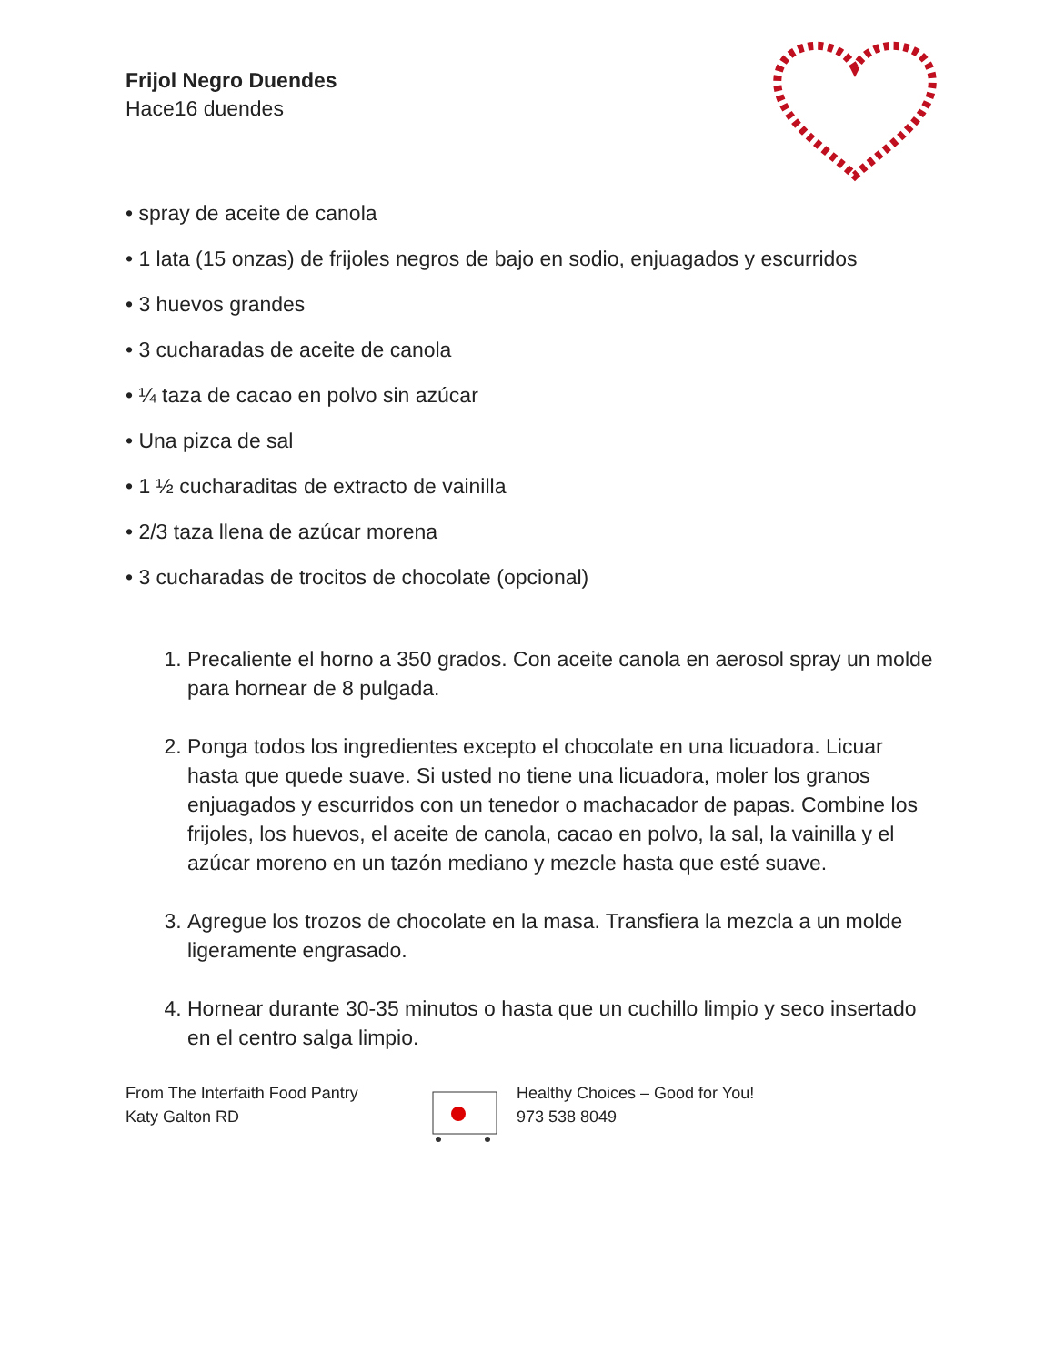Frijol Negro Duendes
Hace16 duendes
• spray de aceite de canola
• 1 lata (15 onzas) de frijoles negros de bajo en sodio, enjuagados y escurridos
• 3 huevos grandes
• 3 cucharadas de aceite de canola
• ¼ taza de cacao en polvo sin azúcar
• Una pizca de sal
• 1 ½ cucharaditas de extracto de vainilla
• 2/3 taza llena de azúcar morena
• 3 cucharadas de trocitos de chocolate (opcional)
1. Precaliente el horno a 350 grados. Con aceite canola en aerosol spray un molde para hornear de 8 pulgada.
2. Ponga todos los ingredientes excepto el chocolate en una licuadora. Licuar hasta que quede suave. Si usted no tiene una licuadora, moler los granos enjuagados y escurridos con un tenedor o machacador de papas. Combine los frijoles, los huevos, el aceite de canola, cacao en polvo, la sal, la vainilla y el azúcar moreno en un tazón mediano y mezcle hasta que esté suave.
3. Agregue los trozos de chocolate en la masa. Transfiera la mezcla a un molde ligeramente engrasado.
4. Hornear durante 30-35 minutos o hasta que un cuchillo limpio y seco insertado en el centro salga limpio.
From The Interfaith Food Pantry
Katy Galton RD
Healthy Choices – Good for You!
973 538 8049